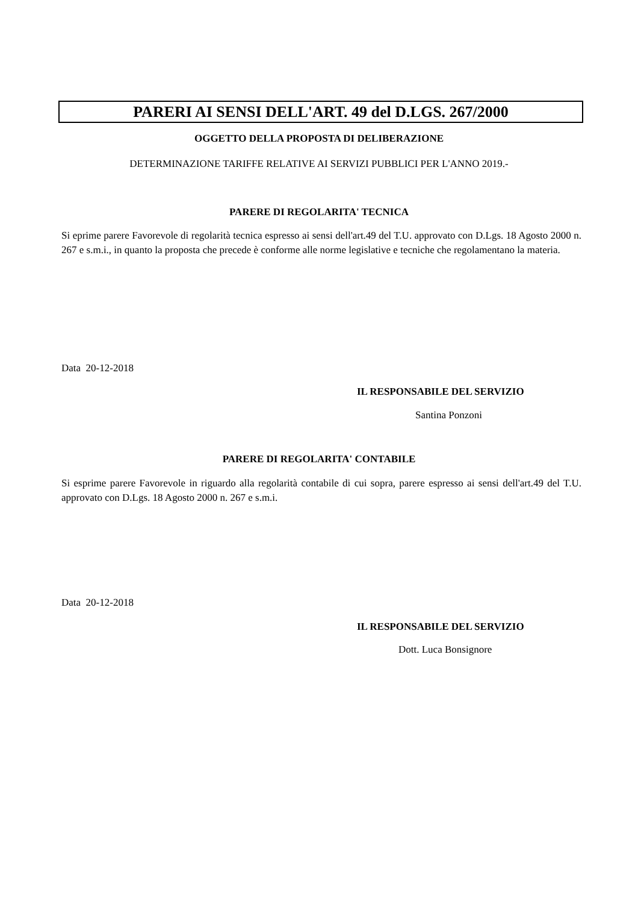PARERI AI SENSI DELL'ART. 49 del D.LGS. 267/2000
OGGETTO DELLA PROPOSTA DI DELIBERAZIONE
DETERMINAZIONE TARIFFE RELATIVE AI SERVIZI PUBBLICI PER L'ANNO 2019.-
PARERE DI REGOLARITA' TECNICA
Si eprime parere Favorevole di regolarità tecnica espresso ai sensi dell'art.49 del T.U. approvato con D.Lgs. 18 Agosto 2000 n. 267 e s.m.i., in quanto la proposta che precede è conforme alle norme legislative e tecniche che regolamentano la materia.
Data 20-12-2018
IL RESPONSABILE DEL SERVIZIO
Santina Ponzoni
PARERE DI REGOLARITA' CONTABILE
Si esprime parere Favorevole in riguardo alla regolarità contabile di cui sopra, parere espresso ai sensi dell'art.49 del T.U. approvato con D.Lgs. 18 Agosto 2000 n. 267 e s.m.i.
Data 20-12-2018
IL RESPONSABILE DEL SERVIZIO
Dott. Luca Bonsignore